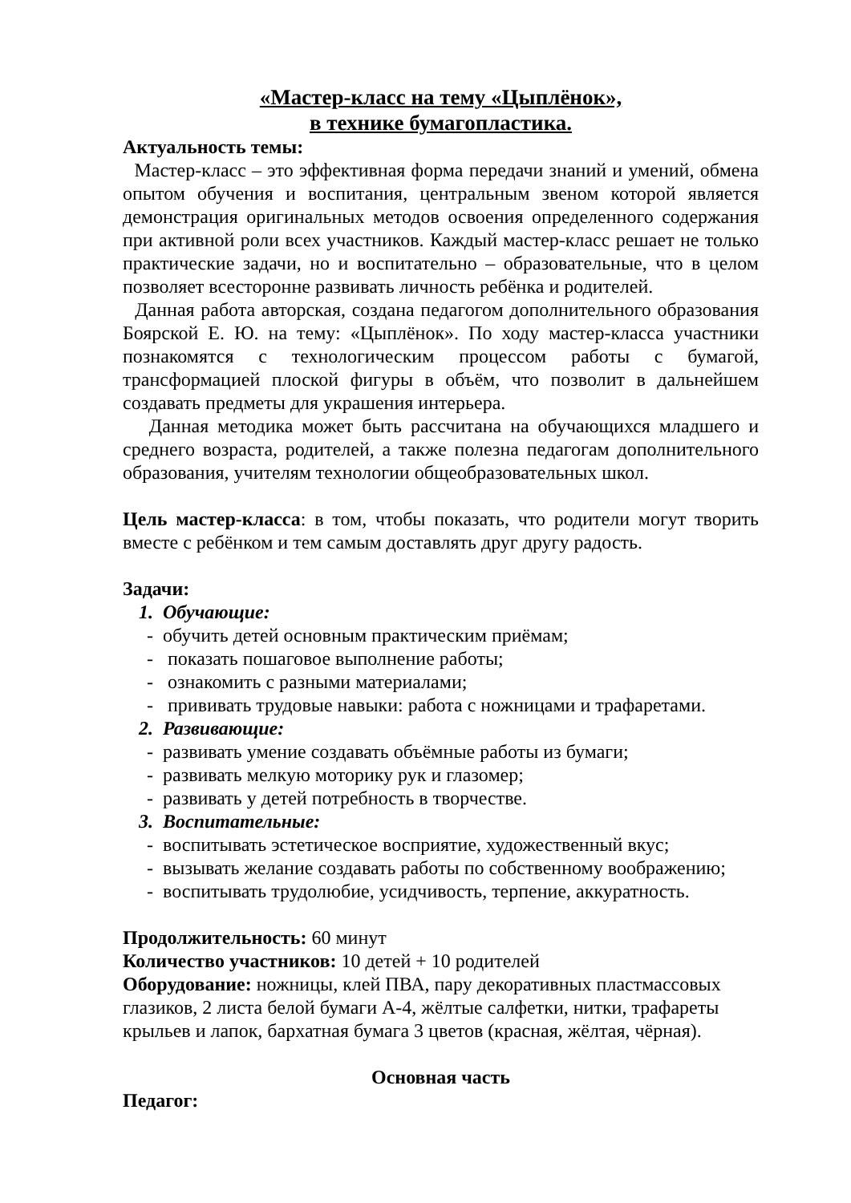«Мастер-класс на тему «Цыплёнок»,
в технике бумагопластика.
Актуальность темы:
Мастер-класс – это эффективная форма передачи знаний и умений, обмена опытом обучения и воспитания, центральным звеном которой является демонстрация оригинальных методов освоения определенного содержания при активной роли всех участников. Каждый мастер-класс решает не только практические задачи, но и воспитательно – образовательные, что в целом позволяет всесторонне развивать личность ребёнка и родителей.
Данная работа авторская, создана педагогом дополнительного образования Боярской Е. Ю. на тему: «Цыплёнок». По ходу мастер-класса участники познакомятся с технологическим процессом работы с бумагой, трансформацией плоской фигуры в объём, что позволит в дальнейшем создавать предметы для украшения интерьера.
Данная методика может быть рассчитана на обучающихся младшего и среднего возраста, родителей, а также полезна педагогам дополнительного образования, учителям технологии общеобразовательных школ.
Цель мастер-класса: в том, чтобы показать, что родители могут творить вместе с ребёнком и тем самым доставлять друг другу радость.
Задачи:
1. Обучающие:
- обучить детей основным практическим приёмам;
- показать пошаговое выполнение работы;
- ознакомить с разными материалами;
- прививать трудовые навыки: работа с ножницами и трафаретами.
2. Развивающие:
- развивать умение создавать объёмные работы из бумаги;
- развивать мелкую моторику рук и глазомер;
- развивать у детей потребность в творчестве.
3. Воспитательные:
- воспитывать эстетическое восприятие, художественный вкус;
- вызывать желание создавать работы по собственному воображению;
- воспитывать трудолюбие, усидчивость, терпение, аккуратность.
Продолжительность: 60 минут
Количество участников: 10 детей + 10 родителей
Оборудование: ножницы, клей ПВА, пару декоративных пластмассовых глазиков, 2 листа белой бумаги А-4, жёлтые салфетки, нитки, трафареты крыльев и лапок, бархатная бумага 3 цветов (красная, жёлтая, чёрная).
Основная часть
Педагог: